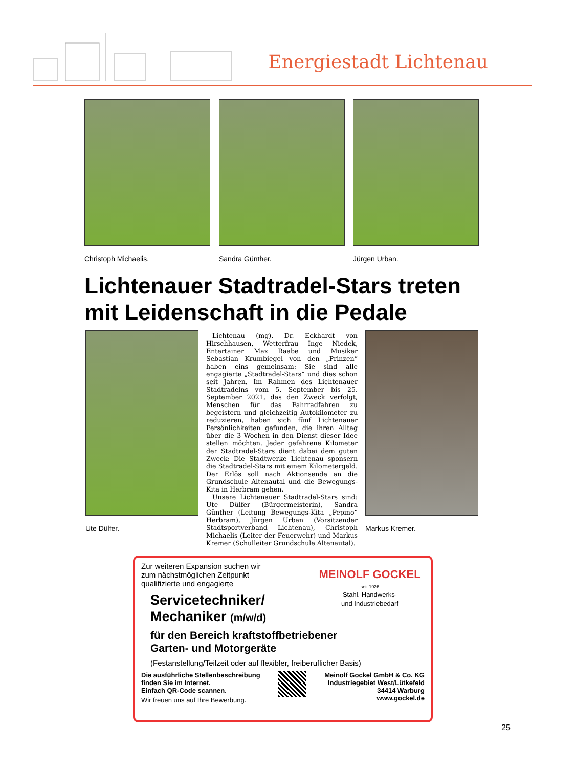Energiestadt Lichtenau
Christoph Michaelis. Sandra Günther. Jürgen Urban.
Lichtenauer Stadtradel-Stars treten mit Leidenschaft in die Pedale
Lichtenau (mg). Dr. Eckhardt von Hirschhausen, Wetterfrau Inge Niedek, Entertainer Max Raabe und Musiker Sebastian Krumbiegel von den „Prinzen“ haben eins gemeinsam: Sie sind alle engagierte „Stadtradel-Stars“ und dies schon seit Jahren. Im Rahmen des Lichtenauer Stadtradelns vom 5. September bis 25. September 2021, das den Zweck verfolgt, Menschen für das Fahrradfahren zu begeistern und gleichzeitig Autokilometer zu reduzieren, haben sich fünf Lichtenauer Persönlichkeiten gefunden, die ihren Alltag über die 3 Wochen in den Dienst dieser Idee stellen möchten. Jeder gefahrene Kilometer der Stadtradel-Stars dient dabei dem guten Zweck: Die Stadtwerke Lichtenau sponsern die Stadtradel-Stars mit einem Kilometergeld. Der Erlös soll nach Aktionsende an die Grundschule Altenautal und die Bewegungs-Kita in Herbram gehen.
Unsere Lichtenauer Stadtradel-Stars sind: Ute Dülfer (Bürgermeisterin), Sandra Günther (Leitung Bewegungs-Kita „Pepino“ Herbram), Jürgen Urban (Vorsitzender Stadtsportverband Lichtenau), Christoph Michaelis (Leiter der Feuerwehr) und Markus Kremer (Schulleiter Grundschule Altenautal).
Ute Dülfer. Markus Kremer.
MEINOLF GOCKEL
seit 1926
Stahl, Handwerks-
und Industriebedarf
Zur weiteren Expansion suchen wir
zum nächstmöglichen Zeitpunkt
qualifizierte und engagierte
Servicetechniker/
Mechaniker (m/w/d)
für den Bereich kraftstoffbetriebener
Garten- und Motorgeräte
(Festanstellung/Teilzeit oder auf flexibler, freiberuflicher Basis)
Die ausführliche Stellenbeschreibung
finden Sie im Internet.
Einfach QR-Code scannen.
Wir freuen uns auf Ihre Bewerbung.
Meinolf Gockel GmbH & Co. KG
Industriegebiet West/Lütkefeld
34414 Warburg
www.gockel.de
25